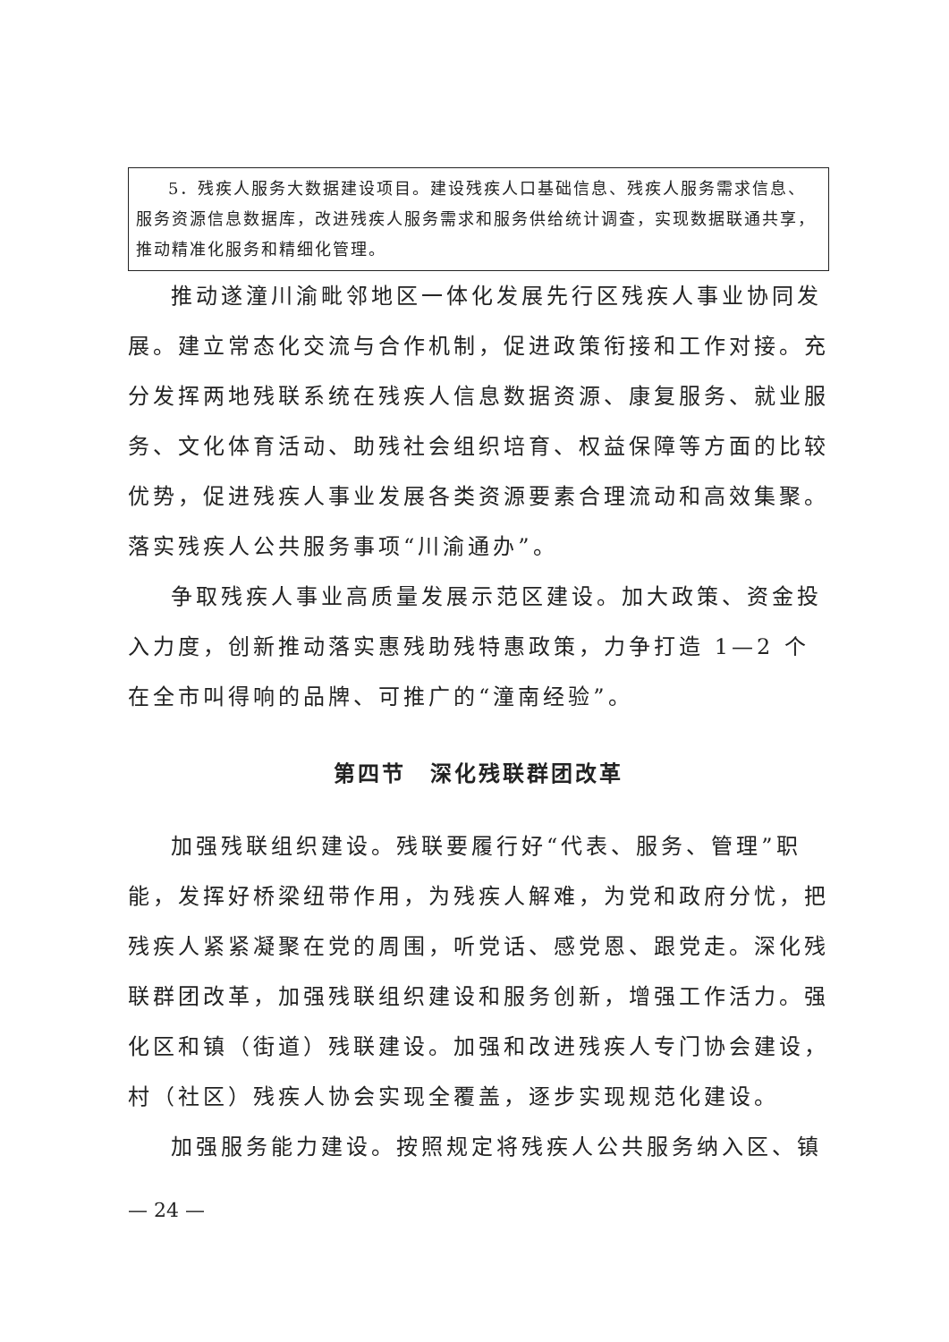5．残疾人服务大数据建设项目。建设残疾人口基础信息、残疾人服务需求信息、服务资源信息数据库，改进残疾人服务需求和服务供给统计调查，实现数据联通共享，推动精准化服务和精细化管理。
推动遂潼川渝毗邻地区一体化发展先行区残疾人事业协同发展。建立常态化交流与合作机制，促进政策衔接和工作对接。充分发挥两地残联系统在残疾人信息数据资源、康复服务、就业服务、文化体育活动、助残社会组织培育、权益保障等方面的比较优势，促进残疾人事业发展各类资源要素合理流动和高效集聚。落实残疾人公共服务事项“川渝通办”。
争取残疾人事业高质量发展示范区建设。加大政策、资金投入力度，创新推动落实惠残助残特惠政策，力争打造 1—2 个在全市叫得响的品牌、可推广的“潼南经验”。
第四节　深化残联群团改革
加强残联组织建设。残联要履行好“代表、服务、管理”职能，发挥好桥梁纽带作用，为残疾人解难，为党和政府分忧，把残疾人紧紧凝聚在党的周围，听党话、感党恩、跟党走。深化残联群团改革，加强残联组织建设和服务创新，增强工作活力。强化区和镇（街道）残联建设。加强和改进残疾人专门协会建设，村（社区）残疾人协会实现全覆盖，逐步实现规范化建设。
加强服务能力建设。按照规定将残疾人公共服务纳入区、镇
— 24 —